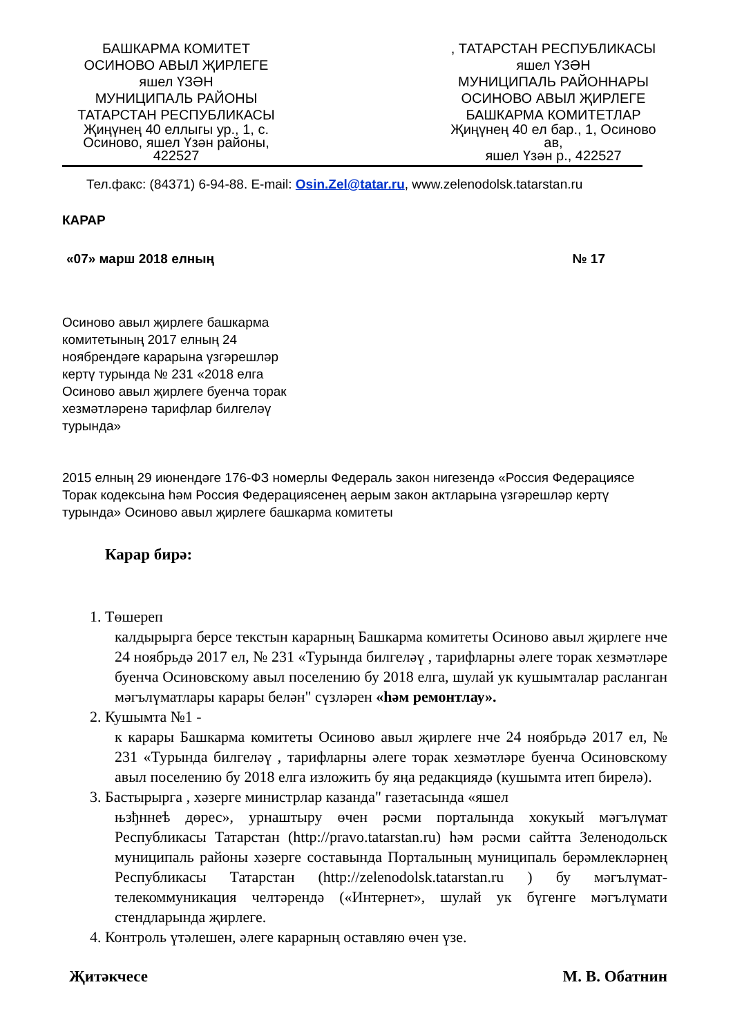БАШКАРМА КОМИТЕТ
ОСИНОВО АВЫЛ ҖИРЛЕГЕ
яшел ҮЗӘН
МУНИЦИПАЛЬ РАЙОНЫ
ТАТАРСТАН РЕСПУБЛИКАСЫ
Җиңүнең 40 еллыгы ур., 1, с.
Осиново, яшел Үзән районы,
422527
, ТАТАРСТАН РЕСПУБЛИКАСЫ
яшел ҮЗӘН
МУНИЦИПАЛЬ РАЙОННАРЫ
ОСИНОВО АВЫЛ ҖИРЛЕГЕ
БАШКАРМА КОМИТЕТЛАР
Җиңүнең 40 ел бар., 1, Осиново
ав,
яшел Үзән р., 422527
Тел.факс: (84371) 6-94-88. E-mail: Osin.Zel@tatar.ru, www.zelenodolsk.tatarstan.ru
КАРАР
«07» марш 2018 елның № 17
Осиново авыл җирлеге башкарма комитетының 2017 елның 24 ноябрендәге карарына үзгәрешләр кертү турында № 231 «2018 елга Осиново авыл җирлеге буенча торак хезмәтләренә тарифлар билгеләү турында»
2015 елның 29 июнендәге 176-ФЗ номерлы Федераль закон нигезендә «Россия Федерациясе Торак кодексына һәм Россия Федерациясенең аерым закон актларына үзгәрешләр кертү турында» Осиново авыл җирлеге башкарма комитеты
Карар бирә:
1. Төшереп
калдырырга берсе текстын карарның Башкарма комитеты Осиново авыл җирлеге нче 24 ноябрьдә 2017 ел, № 231 «Турында билгеләү , тарифларны әлеге торак хезмәтләре буенча Осиновскому авыл поселению бу 2018 елга, шулай ук кушымталар расланган мәгълүматлары карары белән" сүзләрен «һәм ремонтлау».
2. Кушымта №1 -
к карары Башкарма комитеты Осиново авыл җирлеге нче 24 ноябрьдә 2017 ел, № 231 «Турында билгеләү , тарифларны әлеге торак хезмәтләре буенча Осиновскому авыл поселению бу 2018 елга изложить бу яңа редакциядә (кушымта итеп бирелә).
3. Бастырырга , хәзерге министрлар казанда" газетасында «яшел
њзђннеѣ дөрес», урнаштыру өчен рәсми порталында хокукый мәгълүмат Республикасы Татарстан (http://pravo.tatarstan.ru) һәм рәсми сайтта Зеленодольск муниципаль районы хәзерге составында Порталының муниципаль берәмлекләрнең Республикасы Татарстан (http://zelenodolsk.tatarstan.ru ) бу мәгълүмат-телекоммуникация челтәрендә («Интернет», шулай ук бүгенге мәгълүмати стендларында җирлеге.
4. Контроль үтәлешен, әлеге карарның оставляю өчен үзе.
Җитәкчесе М. В. Обатнин